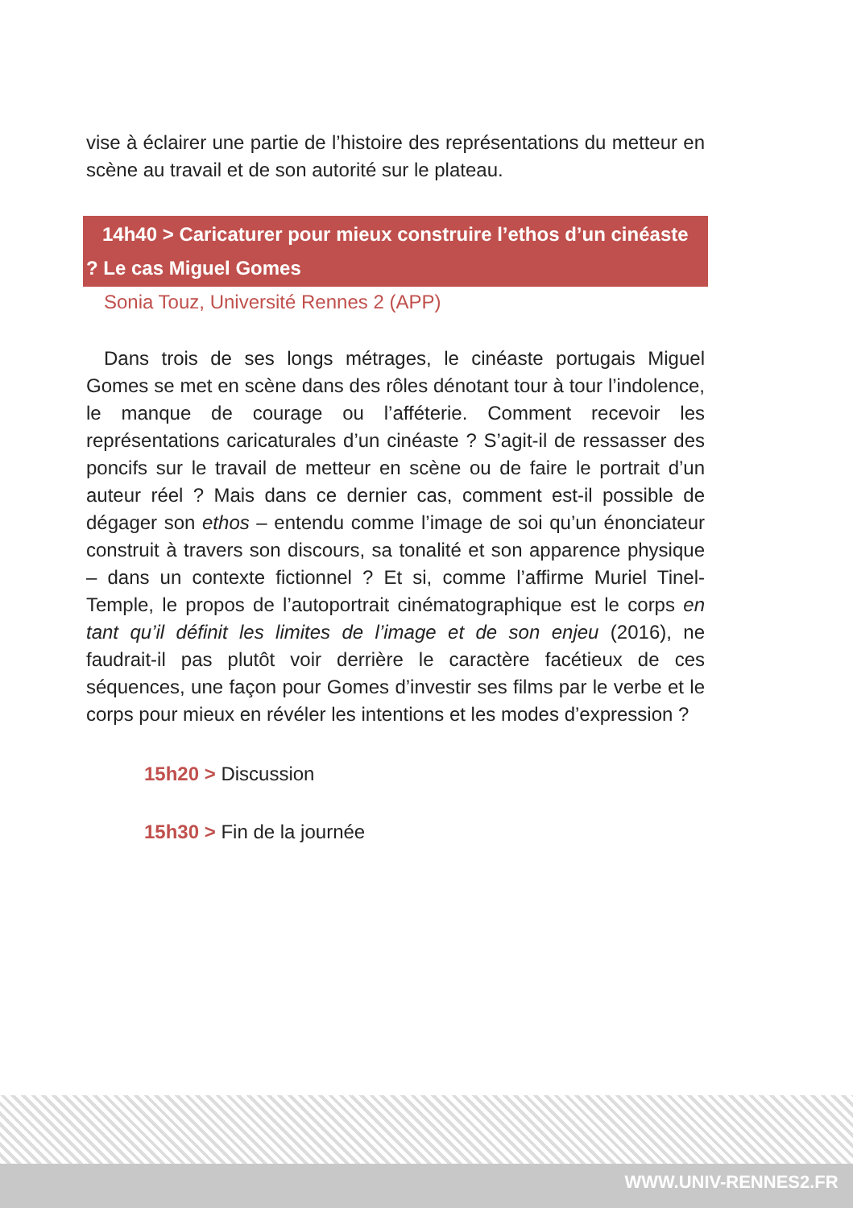vise à éclairer une partie de l’histoire des représentations du metteur en scène au travail et de son autorité sur le plateau.
14h40 > Caricaturer pour mieux construire l’ethos d’un cinéaste ? Le cas Miguel Gomes
Sonia Touz, Université Rennes 2 (APP)
Dans trois de ses longs métrages, le cinéaste portugais Miguel Gomes se met en scène dans des rôles dénotant tour à tour l’indolence, le manque de courage ou l’afféterie. Comment recevoir les représentations caricaturales d’un cinéaste ? S’agit-il de ressasser des poncifs sur le travail de metteur en scène ou de faire le portrait d’un auteur réel ? Mais dans ce dernier cas, comment est-il possible de dégager son ethos – entendu comme l’image de soi qu’un énonciateur construit à travers son discours, sa tonalité et son apparence physique – dans un contexte fictionnel ? Et si, comme l’affirme Muriel Tinel-Temple, le propos de l’autoportrait cinématographique est le corps en tant qu’il définit les limites de l’image et de son enjeu (2016), ne faudrait-il pas plutôt voir derrière le caractère facétieux de ces séquences, une façon pour Gomes d’investir ses films par le verbe et le corps pour mieux en révéler les intentions et les modes d’expression ?
15h20 > Discussion
15h30 > Fin de la journée
WWW.UNIV-RENNES2.FR